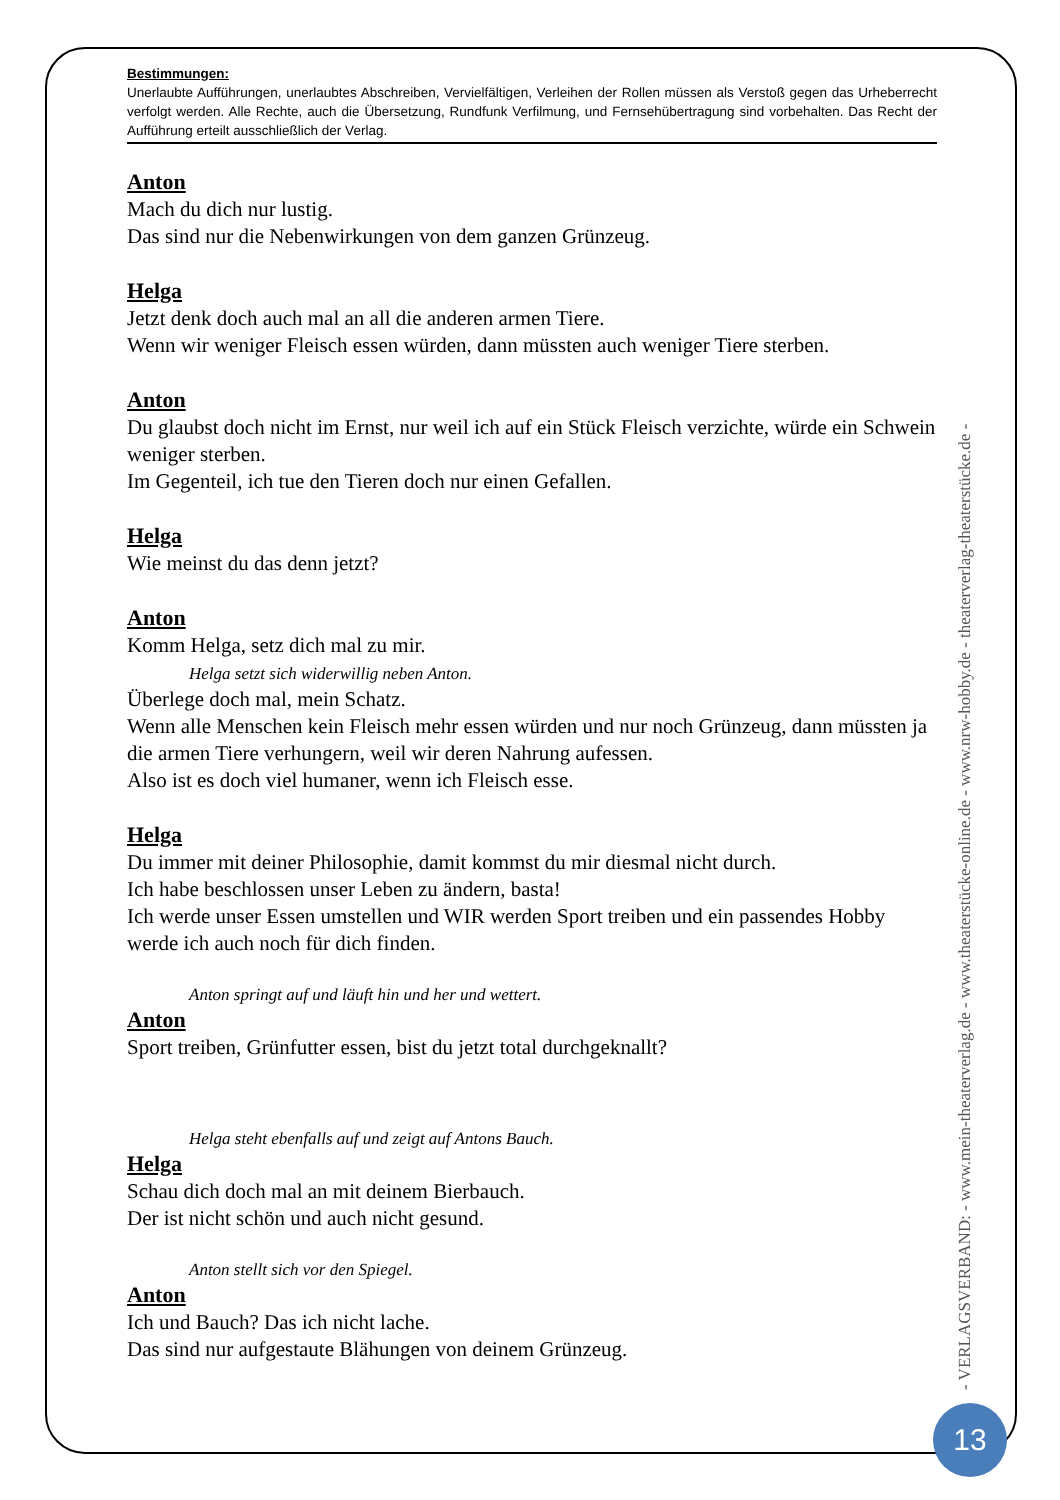Bestimmungen:
Unerlaubte Aufführungen, unerlaubtes Abschreiben, Vervielfältigen, Verleihen der Rollen müssen als Verstoß gegen das Urheberrecht verfolgt werden. Alle Rechte, auch die Übersetzung, Rundfunk Verfilmung, und Fernsehübertragung sind vorbehalten. Das Recht der Aufführung erteilt ausschließlich der Verlag.
Anton
Mach du dich nur lustig.
Das sind nur die Nebenwirkungen von dem ganzen Grünzeug.
Helga
Jetzt denk doch auch mal an all die anderen armen Tiere.
Wenn wir weniger Fleisch essen würden, dann müssten auch weniger Tiere sterben.
Anton
Du glaubst doch nicht im Ernst, nur weil ich auf ein Stück Fleisch verzichte, würde ein Schwein weniger sterben.
Im Gegenteil, ich tue den Tieren doch nur einen Gefallen.
Helga
Wie meinst du das denn jetzt?
Anton
Komm Helga, setz dich mal zu mir.
Helga setzt sich widerwillig neben Anton.
Überlege doch mal, mein Schatz.
Wenn alle Menschen kein Fleisch mehr essen würden und nur noch Grünzeug, dann müssten ja die armen Tiere verhungern, weil wir deren Nahrung aufessen.
Also ist es doch viel humaner, wenn ich Fleisch esse.
Helga
Du immer mit deiner Philosophie, damit kommst du mir diesmal nicht durch.
Ich habe beschlossen unser Leben zu ändern, basta!
Ich werde unser Essen umstellen und WIR werden Sport treiben und ein passendes Hobby werde ich auch noch für dich finden.
Anton springt auf und läuft hin und her und wettert.
Anton
Sport treiben, Grünfutter essen, bist du jetzt total durchgeknallt?
Helga steht ebenfalls auf und zeigt auf Antons Bauch.
Helga
Schau dich doch mal an mit deinem Bierbauch.
Der ist nicht schön und auch nicht gesund.
Anton stellt sich vor den Spiegel.
Anton
Ich und Bauch? Das ich nicht lache.
Das sind nur aufgestaute Blähungen von deinem Grünzeug.
- VERLAGSVERBAND: - www.mein-theaterverlag.de - www.theaterstücke-online.de - www.nrw-hobby.de - theaterverlag-theaterstücke.de -
13